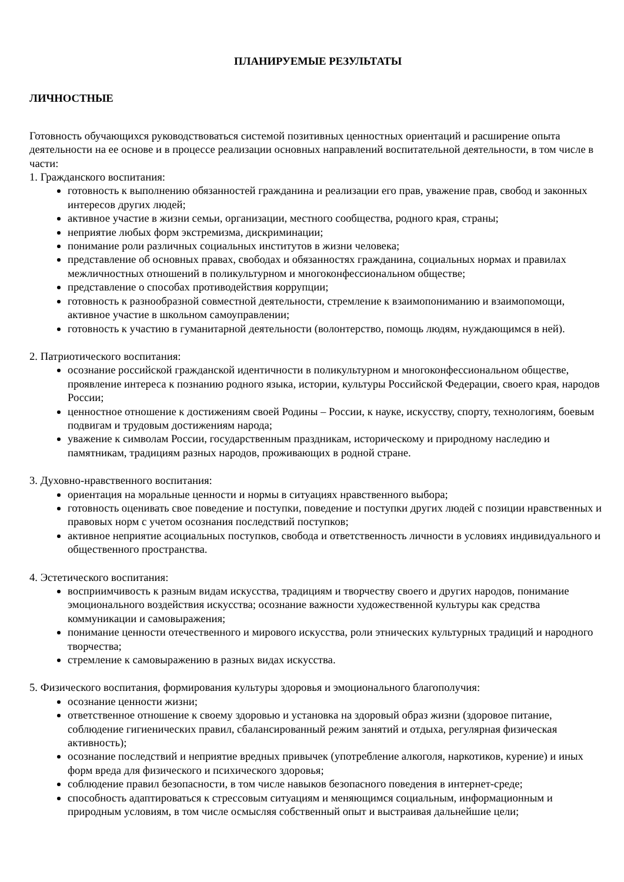ПЛАНИРУЕМЫЕ РЕЗУЛЬТАТЫ
ЛИЧНОСТНЫЕ
Готовность обучающихся руководствоваться системой позитивных ценностных ориентаций и расширение опыта деятельности на ее основе и в процессе реализации основных направлений воспитательной деятельности, в том числе в части:
1. Гражданского воспитания:
готовность к выполнению обязанностей гражданина и реализации его прав, уважение прав, свобод и законных интересов других людей;
активное участие в жизни семьи, организации, местного сообщества, родного края, страны;
неприятие любых форм экстремизма, дискриминации;
понимание роли различных социальных институтов в жизни человека;
представление об основных правах, свободах и обязанностях гражданина, социальных нормах и правилах межличностных отношений в поликультурном и многоконфессиональном обществе;
представление о способах противодействия коррупции;
готовность к разнообразной совместной деятельности, стремление к взаимопониманию и взаимопомощи, активное участие в школьном самоуправлении;
готовность к участию в гуманитарной деятельности (волонтерство, помощь людям, нуждающимся в ней).
2. Патриотического воспитания:
осознание российской гражданской идентичности в поликультурном и многоконфессиональном обществе, проявление интереса к познанию родного языка, истории, культуры Российской Федерации, своего края, народов России;
ценностное отношение к достижениям своей Родины – России, к науке, искусству, спорту, технологиям, боевым подвигам и трудовым достижениям народа;
уважение к символам России, государственным праздникам, историческому и природному наследию и памятникам, традициям разных народов, проживающих в родной стране.
3. Духовно-нравственного воспитания:
ориентация на моральные ценности и нормы в ситуациях нравственного выбора;
готовность оценивать свое поведение и поступки, поведение и поступки других людей с позиции нравственных и правовых норм с учетом осознания последствий поступков;
активное неприятие асоциальных поступков, свобода и ответственность личности в условиях индивидуального и общественного пространства.
4. Эстетического воспитания:
восприимчивость к разным видам искусства, традициям и творчеству своего и других народов, понимание эмоционального воздействия искусства; осознание важности художественной культуры как средства коммуникации и самовыражения;
понимание ценности отечественного и мирового искусства, роли этнических культурных традиций и народного творчества;
стремление к самовыражению в разных видах искусства.
5. Физического воспитания, формирования культуры здоровья и эмоционального благополучия:
осознание ценности жизни;
ответственное отношение к своему здоровью и установка на здоровый образ жизни (здоровое питание, соблюдение гигиенических правил, сбалансированный режим занятий и отдыха, регулярная физическая активность);
осознание последствий и неприятие вредных привычек (употребление алкоголя, наркотиков, курение) и иных форм вреда для физического и психического здоровья;
соблюдение правил безопасности, в том числе навыков безопасного поведения в интернет-среде;
способность адаптироваться к стрессовым ситуациям и меняющимся социальным, информационным и природным условиям, в том числе осмысляя собственный опыт и выстраивая дальнейшие цели;